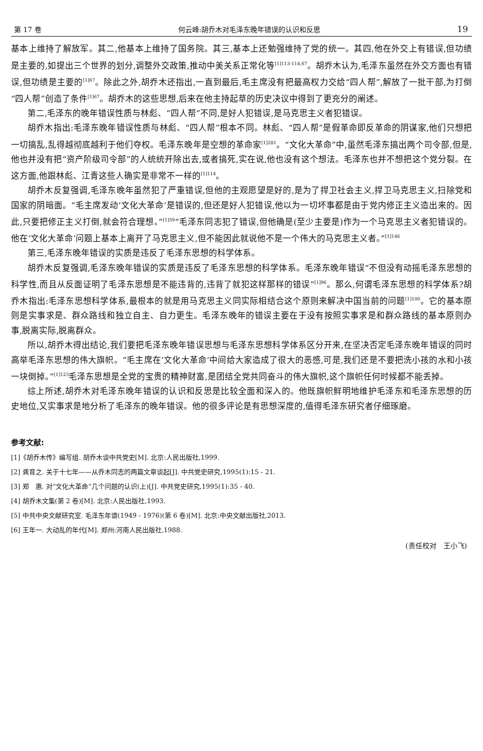第 17 卷 何云峰:胡乔木对毛泽东晚年错误的认识和反思 19
基本上维持了解放军。其二,他基本上维持了国务院。其三,基本上还勉强维持了党的统一。其四,他在外交上有错误,但功绩是主要的,如提出三个世界的划分,调整外交政策,推动中美关系正常化等<sup>[1]113-114,67</sup>。胡乔木认为,毛泽东虽然在外交方面也有错误,但功绩是主要的<sup>[1]67</sup>。除此之外,胡乔木还指出,一直到最后,毛主席没有把最高权力交给“四人帮”,解放了一批干部,为打倒“四人帮”创造了条件<sup>[1]67</sup>。胡乔木的这些思想,后来在他主持起草的历史决议中得到了更充分的阐述。
第二,毛泽东的晚年错误性质与林彪、“四人帮”不同,是好人犯错误,是马克思主义者犯错误。
胡乔木指出:毛泽东晚年错误性质与林彪、“四人帮”根本不同。林彪、“四人帮”是假革命即反革命的阴谋家,他们只想把一切搞乱,乱得越彻底越利于他们夺权。毛泽东晚年是空想的革命家<sup>[1]281</sup>。“文化大革命”中,虽然毛泽东搞出两个司令部,但是,他也并没有把“资产阶级司令部”的人统统开除出去,或者搞死,实在说,他也没有这个想法。毛泽东也并不想把这个党分裂。在这方面,他跟林彪、江青这些人确实是非常不一样的<sup>[1]114</sup>。
胡乔木反复强调,毛泽东晚年虽然犯了严重错误,但他的主观愿望是好的,是为了捍卫社会主义,捍卫马克思主义,扫除党和国家的阴暗面。“毛主席发动‘文化大革命’是错误的,但还是好人犯错误,他以为一切坏事都是由于党内修正主义造出来的。因此,只要把修正主义打倒,就会符合理想。”<sup>[1]59</sup>“毛泽东同志犯了错误,但他确是(至少主要是)作为一个马克思主义者犯错误的。他在‘文化大革命’问题上基本上离开了马克思主义,但不能因此就说他不是一个伟大的马克思主义者。”<sup>[1]146</sup>
第三,毛泽东晚年错误的实质是违反了毛泽东思想的科学体系。
胡乔木反复强调,毛泽东晚年错误的实质是违反了毛泽东思想的科学体系。毛泽东晚年错误“不但没有动摇毛泽东思想的科学性,而且从反面证明了毛泽东思想是不能违背的,违背了就犯这样那样的错误”<sup>[1]96</sup>。那么,何谓毛泽东思想的科学体系?胡乔木指出:毛泽东思想科学体系,最根本的就是用马克思主义同实际相结合这个原则来解决中国当前的问题<sup>[1]100</sup>。它的基本原则是实事求是、群众路线和独立自主、自力更生。毛泽东晚年的错误主要在于没有按照实事求是和群众路线的基本原则办事,脱离实际,脱离群众。
所以,胡乔木得出结论,我们要把毛泽东晚年错误思想与毛泽东思想科学体系区分开来,在坚决否定毛泽东晚年错误的同时高举毛泽东思想的伟大旗帜。“毛主席在‘文化大革命’中间给大家造成了很大的恶感,可是,我们还是不要把洗小孩的水和小孩一块倒掉。”<sup>[1]123</sup>毛泽东思想是全党的宝贵的精神财富,是团结全党共同奋斗的伟大旗帜,这个旗帜任何时候都不能丢掉。
综上所述,胡乔木对毛泽东晚年错误的认识和反思是比较全面和深入的。他既旗帜鲜明地维护毛泽东和毛泽东思想的历史地位,又实事求是地分析了毛泽东的晚年错误。他的很多评论是有思想深度的,值得毛泽东研究者仔细琢磨。
参考文献:
[1]《胡乔木传》编写组. 胡乔木谈中共党史[M]. 北京:人民出版社,1999.
[2] 龚育之. 关于十七年——从乔木同志的两篇文章谈起[J]. 中共党史研究,1995(1):15 - 21.
[3] 郑　惠. 对“文化大革命”几个问题的认识(上)[J]. 中共党史研究,1995(1):35 - 40.
[4] 胡乔木文集(第 2 卷)[M]. 北京:人民出版社,1993.
[5] 中共中央文献研究室. 毛泽东年谱(1949 - 1976)(第 6 卷)[M]. 北京:中央文献出版社,2013.
[6] 王年一. 大动乱的年代[M]. 郑州:河南人民出版社,1988.
(责任校对　王小飞)